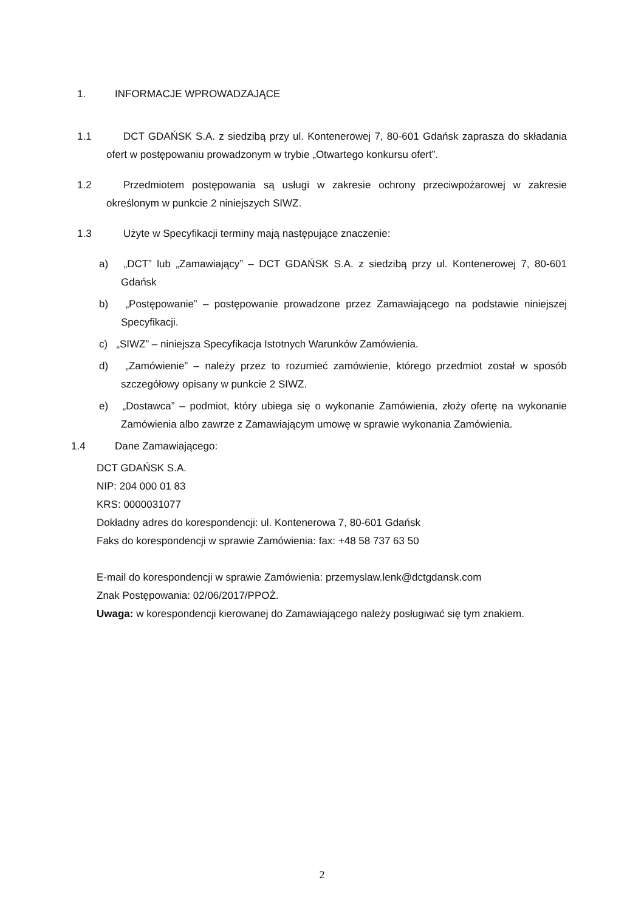1. INFORMACJE WPROWADZAJĄCE
1.1 DCT GDAŃSK S.A. z siedzibą przy ul. Kontenerowej 7, 80-601 Gdańsk zaprasza do składania ofert w postępowaniu prowadzonym w trybie „Otwartego konkursu ofert”.
1.2 Przedmiotem postępowania są usługi w zakresie ochrony przeciwpożarowej w zakresie określonym w punkcie 2 niniejszych SIWZ.
1.3 Użyte w Specyfikacji terminy mają następujące znaczenie:
a) „DCT” lub „Zamawiający” – DCT GDAŃSK S.A. z siedzibą przy ul. Kontenerowej 7, 80-601 Gdańsk
b) „Postępowanie” – postępowanie prowadzone przez Zamawiającego na podstawie niniejszej Specyfikacji.
c) „SIWZ” – niniejsza Specyfikacja Istotnych Warunków Zamówienia.
d) „Zamówienie” – należy przez to rozumieć zamówienie, którego przedmiot został w sposób szczegółowy opisany w punkcie 2 SIWZ.
e) „Dostawca” – podmiot, który ubiega się o wykonanie Zamówienia, złoży ofertę na wykonanie Zamówienia albo zawrze z Zamawiającym umowę w sprawie wykonania Zamówienia.
1.4 Dane Zamawiającego:
DCT GDAŃSK S.A.
NIP: 204 000 01 83
KRS: 0000031077
Dokładny adres do korespondencji: ul. Kontenerowa 7, 80-601 Gdańsk
Faks do korespondencji w sprawie Zamówienia: fax: +48 58 737 63 50
E-mail do korespondencji w sprawie Zamówienia: przemyslaw.lenk@dctgdansk.com
Znak Postępowania: 02/06/2017/PPOŻ.
Uwaga: w korespondencji kierowanej do Zamawiającego należy posługiwać się tym znakiem.
2